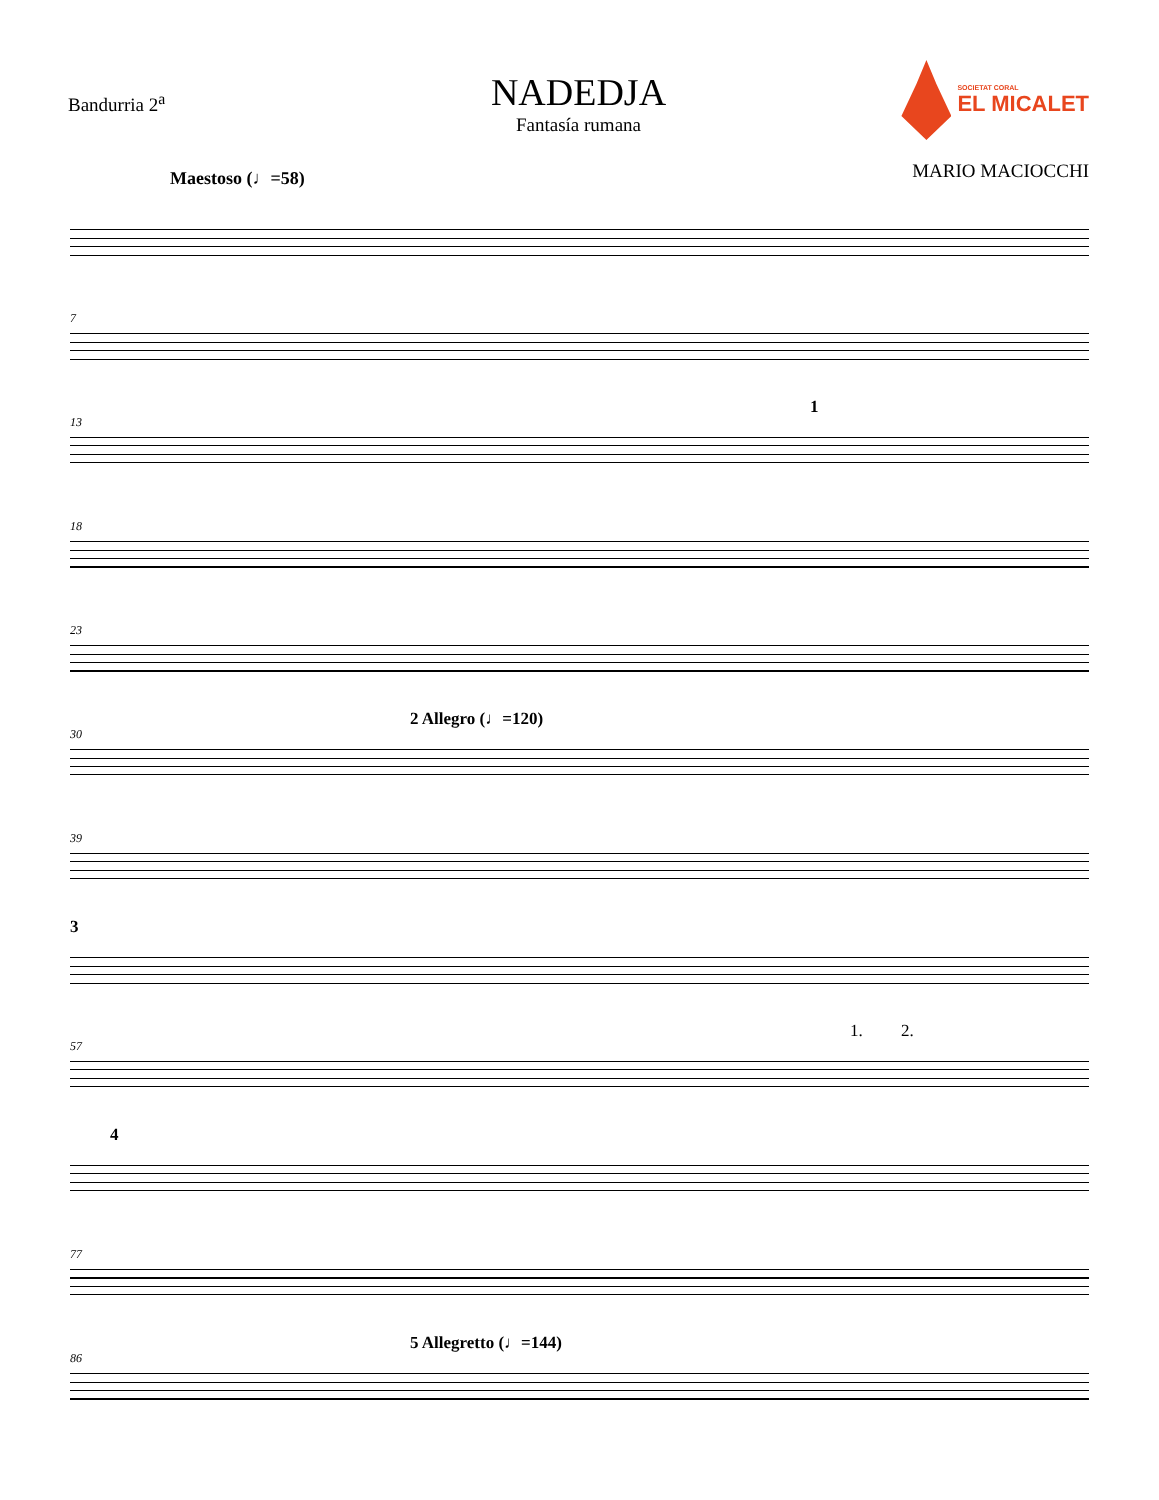Bandurria 2<sup>a</sup>
NADEDJA
Fantasía rumana
SOCIETAT CORAL
EL MICALET
MARIO MACIOCCHI
Maestoso (♩=58)
7
13
1
18
23
30
2 Allegro (♩=120)
39
3
57
1. 2.
4
77
86
5 Allegretto (♩=144)